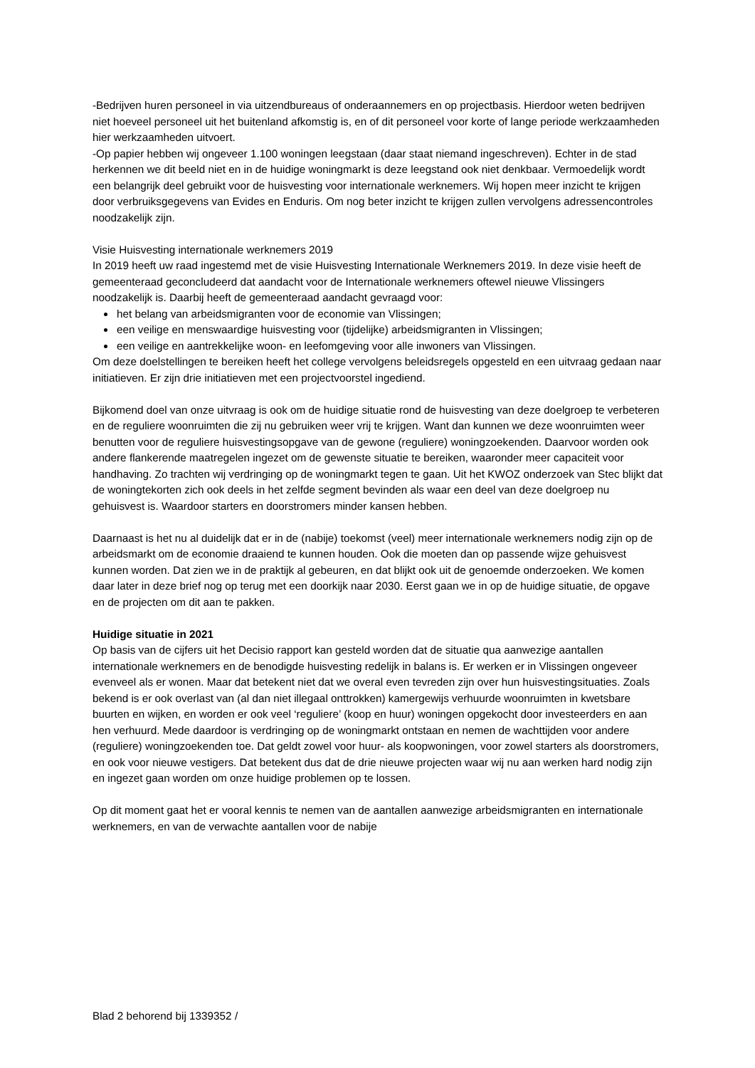-Bedrijven huren personeel in via uitzendbureaus of onderaannemers en op projectbasis. Hierdoor weten bedrijven niet hoeveel personeel uit het buitenland afkomstig is, en of dit personeel voor korte of lange periode werkzaamheden hier werkzaamheden uitvoert.
-Op papier hebben wij ongeveer 1.100 woningen leegstaan (daar staat niemand ingeschreven). Echter in de stad herkennen we dit beeld niet en in de huidige woningmarkt is deze leegstand ook niet denkbaar. Vermoedelijk wordt een belangrijk deel gebruikt voor de huisvesting voor internationale werknemers. Wij hopen meer inzicht te krijgen door verbruiksgegevens van Evides en Enduris. Om nog beter inzicht te krijgen zullen vervolgens adressencontroles noodzakelijk zijn.
Visie Huisvesting internationale werknemers 2019
In 2019 heeft uw raad ingestemd met de visie Huisvesting Internationale Werknemers 2019. In deze visie heeft de gemeenteraad geconcludeerd dat aandacht voor de Internationale werknemers oftewel nieuwe Vlissingers noodzakelijk is. Daarbij heeft de gemeenteraad aandacht gevraagd voor:
het belang van arbeidsmigranten voor de economie van Vlissingen;
een veilige en menswaardige huisvesting voor (tijdelijke) arbeidsmigranten in Vlissingen;
een veilige en aantrekkelijke woon- en leefomgeving voor alle inwoners van Vlissingen.
Om deze doelstellingen te bereiken heeft het college vervolgens beleidsregels opgesteld en een uitvraag gedaan naar initiatieven. Er zijn drie initiatieven met een projectvoorstel ingediend.
Bijkomend doel van onze uitvraag is ook om de huidige situatie rond de huisvesting van deze doelgroep te verbeteren en de reguliere woonruimten die zij nu gebruiken weer vrij te krijgen. Want dan kunnen we deze woonruimten weer benutten voor de reguliere huisvestingsopgave van de gewone (reguliere) woningzoekenden. Daarvoor worden ook andere flankerende maatregelen ingezet om de gewenste situatie te bereiken, waaronder meer capaciteit voor handhaving. Zo trachten wij verdringing op de woningmarkt tegen te gaan. Uit het KWOZ onderzoek van Stec blijkt dat de woningtekorten zich ook deels in het zelfde segment bevinden als waar een deel van deze doelgroep nu gehuisvest is. Waardoor starters en doorstromers minder kansen hebben.
Daarnaast is het nu al duidelijk dat er in de (nabije) toekomst (veel) meer internationale werknemers nodig zijn op de arbeidsmarkt om de economie draaiend te kunnen houden. Ook die moeten dan op passende wijze gehuisvest kunnen worden. Dat zien we in de praktijk al gebeuren, en dat blijkt ook uit de genoemde onderzoeken. We komen daar later in deze brief nog op terug met een doorkijk naar 2030. Eerst gaan we in op de huidige situatie, de opgave en de projecten om dit aan te pakken.
Huidige situatie in 2021
Op basis van de cijfers uit het Decisio rapport kan gesteld worden dat de situatie qua aanwezige aantallen internationale werknemers en de benodigde huisvesting redelijk in balans is. Er werken er in Vlissingen ongeveer evenveel als er wonen. Maar dat betekent niet dat we overal even tevreden zijn over hun huisvestingsituaties. Zoals bekend is er ook overlast van (al dan niet illegaal onttrokken) kamergewijs verhuurde woonruimten in kwetsbare buurten en wijken, en worden er ook veel ‘reguliere’ (koop en huur) woningen opgekocht door investeerders en aan hen verhuurd. Mede daardoor is verdringing op de woningmarkt ontstaan en nemen de wachttijden voor andere (reguliere) woningzoekenden toe. Dat geldt zowel voor huur- als koopwoningen, voor zowel starters als doorstromers, en ook voor nieuwe vestigers. Dat betekent dus dat de drie nieuwe projecten waar wij nu aan werken hard nodig zijn en ingezet gaan worden om onze huidige problemen op te lossen.
Op dit moment gaat het er vooral kennis te nemen van de aantallen aanwezige arbeidsmigranten en internationale werknemers, en van de verwachte aantallen voor de nabije
Blad 2 behorend bij 1339352 /